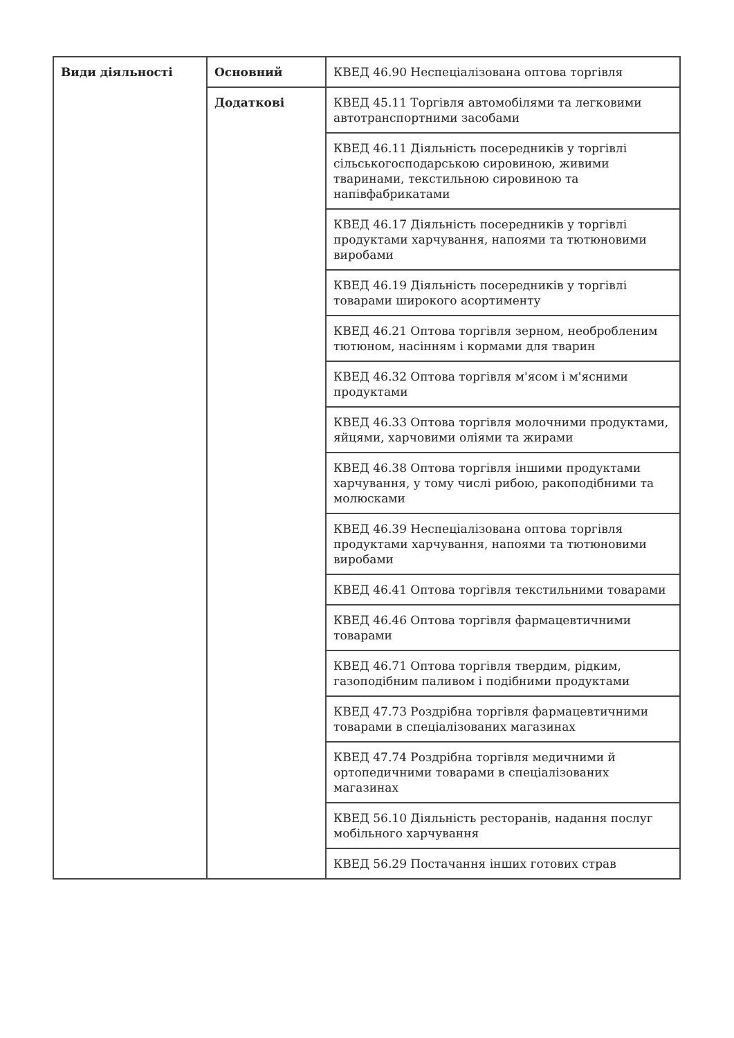| Види діяльності | Основний | КВЕД 46.90 Неспеціалізована оптова торгівля |
| | Додаткові | КВЕД 45.11 Торгівля автомобілями та легковими автотранспортними засобами |
| | | КВЕД 46.11 Діяльність посередників у торгівлі сільськогосподарською сировиною, живими тваринами, текстильною сировиною та напівфабрикатами |
| | | КВЕД 46.17 Діяльність посередників у торгівлі продуктами харчування, напоями та тютюновими виробами |
| | | КВЕД 46.19 Діяльність посередників у торгівлі товарами широкого асортименту |
| | | КВЕД 46.21 Оптова торгівля зерном, необробленим тютюном, насінням і кормами для тварин |
| | | КВЕД 46.32 Оптова торгівля м'ясом і м'ясними продуктами |
| | | КВЕД 46.33 Оптова торгівля молочними продуктами, яйцями, харчовими оліями та жирами |
| | | КВЕД 46.38 Оптова торгівля іншими продуктами харчування, у тому числі рибою, ракоподібними та молюсками |
| | | КВЕД 46.39 Неспеціалізована оптова торгівля продуктами харчування, напоями та тютюновими виробами |
| | | КВЕД 46.41 Оптова торгівля текстильними товарами |
| | | КВЕД 46.46 Оптова торгівля фармацевтичними товарами |
| | | КВЕД 46.71 Оптова торгівля твердим, рідким, газоподібним паливом і подібними продуктами |
| | | КВЕД 47.73 Роздрібна торгівля фармацевтичними товарами в спеціалізованих магазинах |
| | | КВЕД 47.74 Роздрібна торгівля медичними й ортопедичними товарами в спеціалізованих магазинах |
| | | КВЕД 56.10 Діяльність ресторанів, надання послуг мобільного харчування |
| | | КВЕД 56.29 Постачання інших готових страв |